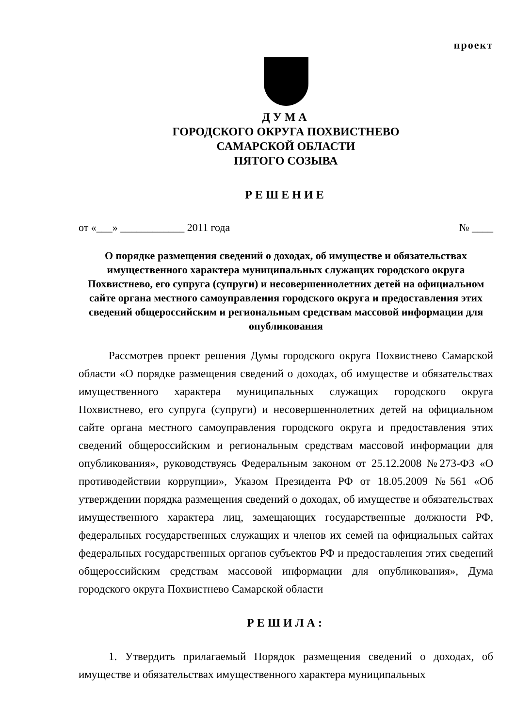проект
ДУМА
ГОРОДСКОГО ОКРУГА ПОХВИСТНЕВО
САМАРСКОЙ ОБЛАСТИ
ПЯТОГО СОЗЫВА
РЕШЕНИЕ
от «___» ____________ 2011 года № ____
О порядке размещения сведений о доходах, об имуществе и обязательствах имущественного характера муниципальных служащих городского округа Похвистнево, его супруга (супруги) и несовершеннолетних детей на официальном сайте органа местного самоуправления городского округа и предоставления этих сведений общероссийским и региональным средствам массовой информации для опубликования
Рассмотрев проект решения Думы городского округа Похвистнево Самарской области «О порядке размещения сведений о доходах, об имуществе и обязательствах имущественного характера муниципальных служащих городского округа Похвистнево, его супруга (супруги) и несовершеннолетних детей на официальном сайте органа местного самоуправления городского округа и предоставления этих сведений общероссийским и региональным средствам массовой информации для опубликования», руководствуясь Федеральным законом от 25.12.2008 №273-ФЗ «О противодействии коррупции», Указом Президента РФ от 18.05.2009 №561 «Об утверждении порядка размещения сведений о доходах, об имуществе и обязательствах имущественного характера лиц, замещающих государственные должности РФ, федеральных государственных служащих и членов их семей на официальных сайтах федеральных государственных органов субъектов РФ и предоставления этих сведений общероссийским средствам массовой информации для опубликования», Дума городского округа Похвистнево Самарской области
РЕШИЛА:
1. Утвердить прилагаемый Порядок размещения сведений о доходах, об имуществе и обязательствах имущественного характера муниципальных